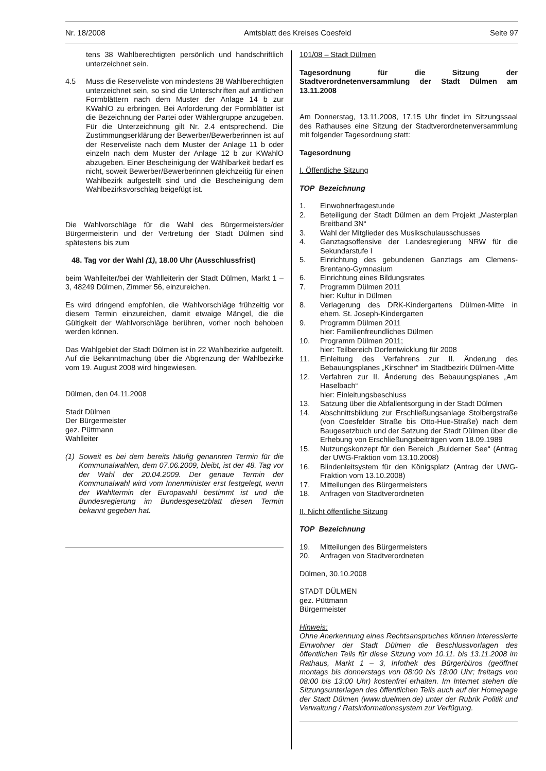Nr. 18/2008 Amtsblatt des Kreises Coesfeld Seite 97
tens 38 Wahlberechtigten persönlich und handschriftlich unterzeichnet sein.
4.5 Muss die Reserveliste von mindestens 38 Wahlberechtigten unterzeichnet sein, so sind die Unterschriften auf amtlichen Formblättern nach dem Muster der Anlage 14 b zur KWahlO zu erbringen. Bei Anforderung der Formblätter ist die Bezeichnung der Partei oder Wählergruppe anzugeben. Für die Unterzeichnung gilt Nr. 2.4 entsprechend. Die Zustimmungserklärung der Bewerber/Bewerberinnen ist auf der Reserveliste nach dem Muster der Anlage 11 b oder einzeln nach dem Muster der Anlage 12 b zur KWahlO abzugeben. Einer Bescheinigung der Wählbarkeit bedarf es nicht, soweit Bewerber/Bewerberinnen gleichzeitig für einen Wahlbezirk aufgestellt sind und die Bescheinigung dem Wahlbezirksvorschlag beigefügt ist.
Die Wahlvorschläge für die Wahl des Bürgermeisters/der Bürgermeisterin und der Vertretung der Stadt Dülmen sind spätestens bis zum
48. Tag vor der Wahl (1), 18.00 Uhr (Ausschlussfrist)
beim Wahlleiter/bei der Wahlleiterin der Stadt Dülmen, Markt 1 – 3, 48249 Dülmen, Zimmer 56, einzureichen.
Es wird dringend empfohlen, die Wahlvorschläge frühzeitig vor diesem Termin einzureichen, damit etwaige Mängel, die die Gültigkeit der Wahlvorschläge berühren, vorher noch behoben werden können.
Das Wahlgebiet der Stadt Dülmen ist in 22 Wahlbezirke aufgeteilt. Auf die Bekanntmachung über die Abgrenzung der Wahlbezirke vom 19. August 2008 wird hingewiesen.
Dülmen, den 04.11.2008
Stadt Dülmen
Der Bürgermeister
gez. Püttmann
Wahlleiter
(1)
Soweit es bei dem bereits häufig genannten Termin für die Kommunalwahlen, dem 07.06.2009, bleibt, ist der 48. Tag vor der Wahl der 20.04.2009. Der genaue Termin der Kommunalwahl wird vom Innenminister erst festgelegt, wenn der Wahltermin der Europawahl bestimmt ist und die Bundesregierung im Bundesgesetzblatt diesen Termin bekannt gegeben hat.
101/08 – Stadt Dülmen
Tagesordnung für die Sitzung der Stadtverordnetenversammlung der Stadt Dülmen am 13.11.2008
Am Donnerstag, 13.11.2008, 17.15 Uhr findet im Sitzungssaal des Rathauses eine Sitzung der Stadtverordnetenversammlung mit folgender Tagesordnung statt:
Tagesordnung
I. Öffentliche Sitzung
TOP Bezeichnung
1. Einwohnerfragestunde
2. Beteiligung der Stadt Dülmen an dem Projekt „Masterplan Breitband 3N“
3. Wahl der Mitglieder des Musikschulausschusses
4. Ganztagsoffensive der Landesregierung NRW für die Sekundarstufe I
5. Einrichtung des gebundenen Ganztags am Clemens-Brentano-Gymnasium
6. Einrichtung eines Bildungsrates
7. Programm Dülmen 2011
hier: Kultur in Dülmen
8. Verlagerung des DRK-Kindergartens Dülmen-Mitte in ehem. St. Joseph-Kindergarten
9. Programm Dülmen 2011
hier: Familienfreundliches Dülmen
10. Programm Dülmen 2011;
hier: Teilbereich Dorfentwicklung für 2008
11. Einleitung des Verfahrens zur II. Änderung des Bebauungsplanes „Kirschner“ im Stadtbezirk Dülmen-Mitte
12. Verfahren zur II. Änderung des Bebauungsplanes „Am Haselbach“
hier: Einleitungsbeschluss
13. Satzung über die Abfallentsorgung in der Stadt Dülmen
14. Abschnittsbildung zur Erschließungsanlage Stolbergstraße (von Coesfelder Straße bis Otto-Hue-Straße) nach dem Baugesetzbuch und der Satzung der Stadt Dülmen über die Erhebung von Erschließungsbeiträgen vom 18.09.1989
15. Nutzungskonzept für den Bereich „Bulderner See“ (Antrag der UWG-Fraktion vom 13.10.2008)
16. Blindenleitsystem für den Königsplatz (Antrag der UWG-Fraktion vom 13.10.2008)
17. Mitteilungen des Bürgermeisters
18. Anfragen von Stadtverordneten
II. Nicht öffentliche Sitzung
TOP Bezeichnung
19. Mitteilungen des Bürgermeisters
20. Anfragen von Stadtverordneten
Dülmen, 30.10.2008
STADT DÜLMEN
gez. Püttmann
Bürgermeister
Hinweis:
Ohne Anerkennung eines Rechtsanspruches können interessierte Einwohner der Stadt Dülmen die Beschlussvorlagen des öffentlichen Teils für diese Sitzung vom 10.11. bis 13.11.2008 im Rathaus, Markt 1 – 3, Infothek des Bürgerbüros (geöffnet montags bis donnerstags von 08:00 bis 18:00 Uhr; freitags von 08:00 bis 13:00 Uhr) kostenfrei erhalten. Im Internet stehen die Sitzungsunterlagen des öffentlichen Teils auch auf der Homepage der Stadt Dülmen (www.duelmen.de) unter der Rubrik Politik und Verwaltung / Ratsinformationssystem zur Verfügung.